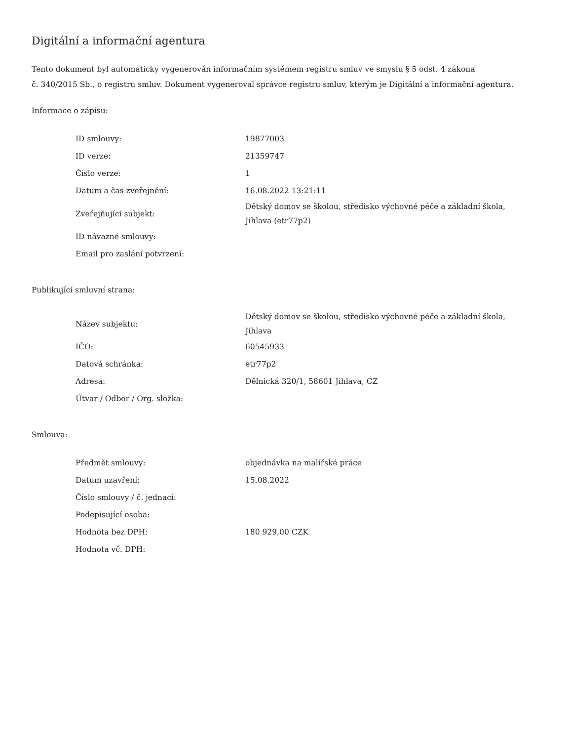Digitální a informační agentura
Tento dokument byl automaticky vygenerován informačním systémem registru smluv ve smyslu § 5 odst. 4 zákona
č. 340/2015 Sb., o registru smluv. Dokument vygeneroval správce registru smluv, kterým je Digitální a informační agentura.
Informace o zápisu:
| ID smlouvy: | 19877003 |
| ID verze: | 21359747 |
| Číslo verze: | 1 |
| Datum a čas zveřejnění: | 16.08.2022 13:21:11 |
| Zveřejňující subjekt: | Dětský domov se školou, středisko výchovné péče a základní škola, Jihlava (etr77p2) |
| ID návazné smlouvy: | |
| Email pro zaslání potvrzení: | |
Publikující smluvní strana:
| Název subjektu: | Dětský domov se školou, středisko výchovné péče a základní škola, Jihlava |
| IČO: | 60545933 |
| Datová schránka: | etr77p2 |
| Adresa: | Dělnická 320/1, 58601 Jihlava, CZ |
| Útvar / Odbor / Org. složka: | |
Smlouva:
| Předmět smlouvy: | objednávka na malířské práce |
| Datum uzavření: | 15.08.2022 |
| Číslo smlouvy / č. jednací: | |
| Podepisující osoba: | |
| Hodnota bez DPH: | 180 929,00 CZK |
| Hodnota vč. DPH: | |